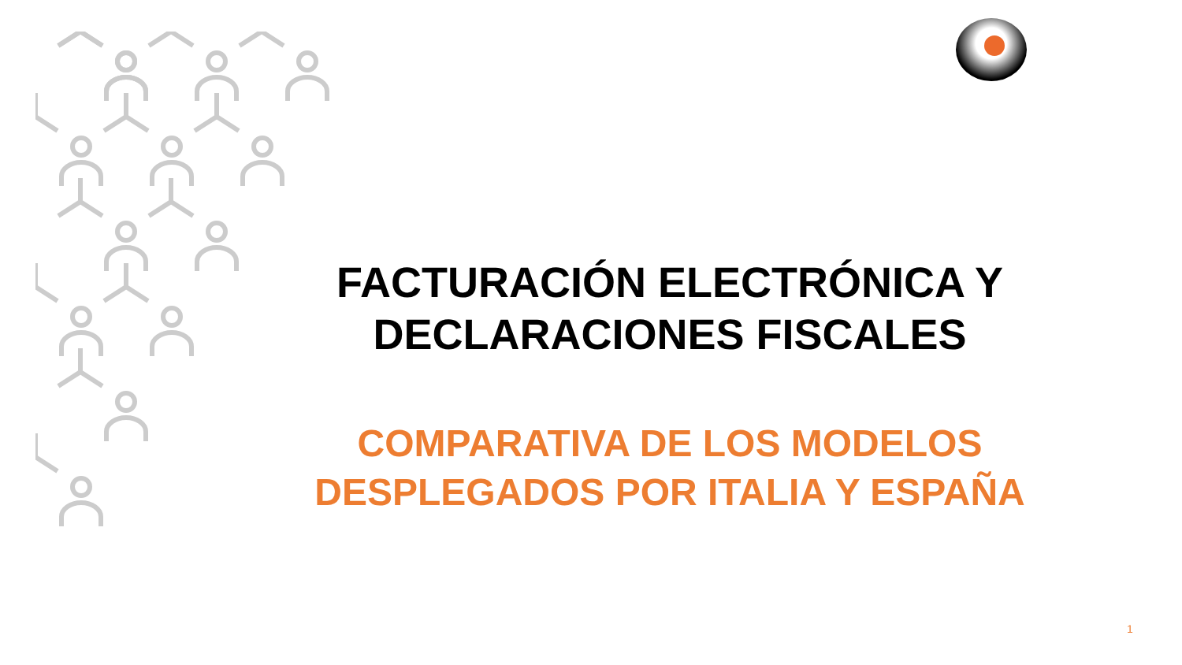FACTURACIÓN ELECTRÓNICA Y
DECLARACIONES FISCALES
COMPARATIVA DE LOS MODELOS
DESPLEGADOS POR ITALIA Y ESPAÑA
1